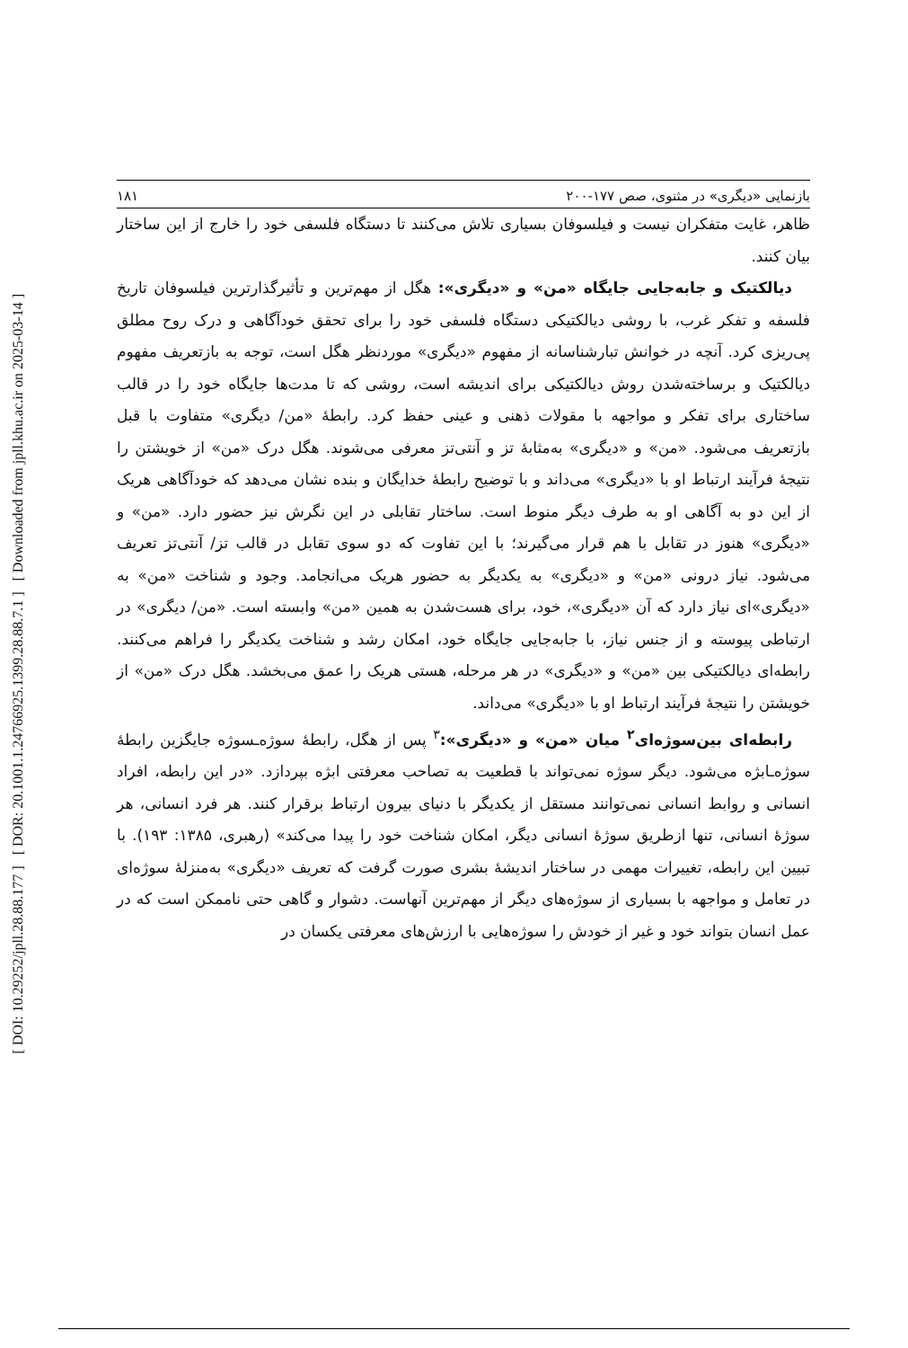[ DOI: 10.29252/jpll.28.88.177 ] [ DOR: 20.1001.1.24766925.1399.28.88.7.1 ] [ Downloaded from jpll.khu.ac.ir on 2025-03-14 ]
بازنمایی «دیگری» در مثنوی، صص ۱۷۷-۲۰۰ ۱۸۱
ظاهر، غایت متفکران نیست و فیلسوفان بسیاری تلاش می‌کنند تا دستگاه فلسفی خود را خارج از این ساختار بیان کنند.
دیالکتیک و جابه‌جایی جایگاه «من» و «دیگری»: هگل از مهم‌ترین و تأثیرگذارترین فیلسوفان تاریخ فلسفه و تفکر غرب، با روشی دیالکتیکی دستگاه فلسفی خود را برای تحقق خودآگاهی و درک روح مطلق پی‌ریزی کرد. آنچه در خوانش تبارشناسانه از مفهوم «دیگری» موردنظر هگل است، توجه به بازتعریف مفهوم دیالکتیک و برساخته‌شدن روش دیالکتیکی برای اندیشه است، روشی که تا مدت‌ها جایگاه خود را در قالب ساختاری برای تفکر و مواجهه با مقولات ذهنی و عینی حفظ کرد. رابطهٔ «من/ دیگری» متفاوت با قبل بازتعریف می‌شود. «من» و «دیگری» به‌مثابهٔ تز و آنتی‌تز معرفی می‌شوند. هگل درک «من» از خویشتن را نتیجهٔ فرآیند ارتباط او با «دیگری» می‌داند و با توضیح رابطهٔ خدایگان و بنده نشان می‌دهد که خودآگاهی هریک از این دو به آگاهی او به طرف دیگر منوط است. ساختار تقابلی در این نگرش نیز حضور دارد. «من» و «دیگری» هنوز در تقابل با هم قرار می‌گیرند؛ با این تفاوت که دو سوی تقابل در قالب تز/ آنتی‌تز تعریف می‌شود. نیاز درونی «من» و «دیگری» به یکدیگر به حضور هریک می‌انجامد. وجود و شناخت «من» به «دیگری»ای نیاز دارد که آن «دیگری»، خود، برای هست‌شدن به همین «من» وابسته است. «من/ دیگری» در ارتباطی پیوسته و از جنس نیاز، با جابه‌جایی جایگاه خود، امکان رشد و شناخت یکدیگر را فراهم می‌کنند. رابطه‌ای دیالکتیکی بین «من» و «دیگری» در هر مرحله، هستی هریک را عمق می‌بخشد. هگل درک «من» از خویشتن را نتیجهٔ فرآیند ارتباط او با «دیگری» می‌داند.
رابطه‌ای بین‌سوژه‌ای<sup>۲</sup> میان «من» و «دیگری»:<sup>۳</sup> پس از هگل، رابطهٔ سوژه‌ـسوژه جایگزین رابطهٔ سوژه‌ـابژه می‌شود. دیگر سوژه نمی‌تواند با قطعیت به تصاحب معرفتی ابژه بپردازد. «در این رابطه، افراد انسانی و روابط انسانی نمی‌توانند مستقل از یکدیگر با دنیای بیرون ارتباط برقرار کنند. هر فرد انسانی، هر سوژهٔ انسانی، تنها ازطریق سوژهٔ انسانی دیگر، امکان شناخت خود را پیدا می‌کند» (رهبری، ۱۳۸۵: ۱۹۳). با تبیین این رابطه، تغییرات مهمی در ساختار اندیشهٔ بشری صورت گرفت که تعریف «دیگری» به‌منزلهٔ سوژه‌ای در تعامل و مواجهه با بسیاری از سوژه‌های دیگر از مهم‌ترین آنهاست. دشوار و گاهی حتی ناممکن است که در عمل انسان بتواند خود و غیر از خودش را سوژه‌هایی با ارزش‌های معرفتی یکسان در